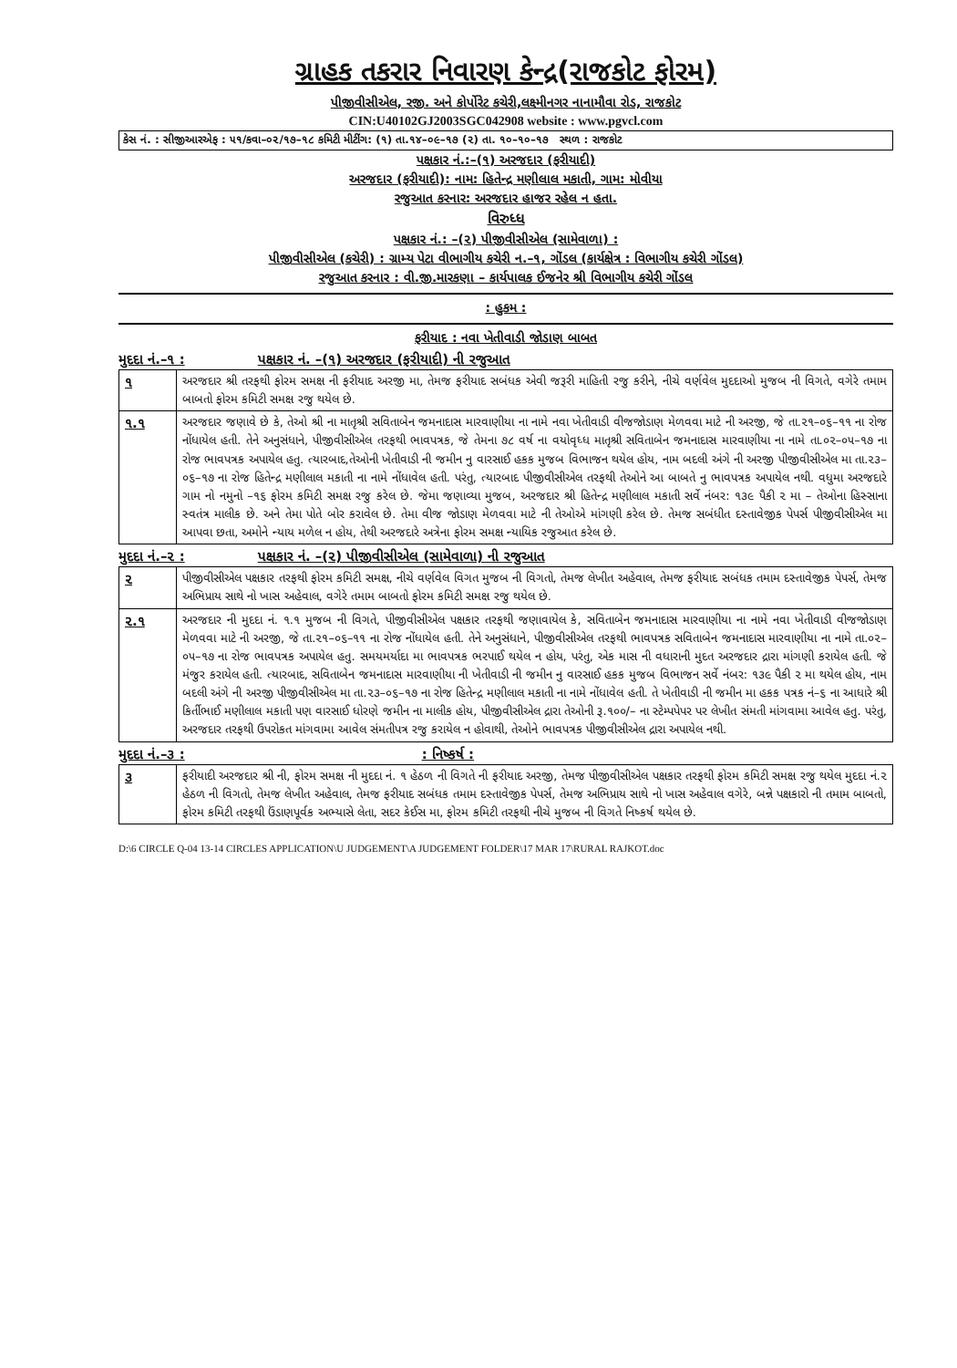ગ્રાહક તકરાર નિવારણ કેન્દ્ર(રાજકોટ ફોરમ)
પીજીવીસીએલ, રજી. અને કોર્પોરેટ કચેરી,લક્ષ્મીનગર નાનામૌવા રોડ, રાજકોટ
CIN:U40102GJ2003SGC042908 website : www.pgvcl.com
કેસ નં. : સીજીઆરએફ : ૫૧/કવા–૦૨/૧૭–૧૮ કમિટી મીટીંગ: (૧) તા.૧૪–૦૯–૧૭ (૨) તા. ૧૦–૧૦–૧૭ સ્થળ : રાજકોટ
પક્ષકાર નં.:–(૧) અરજદાર (ફરીયાદી)
અરજદાર (ફરીયાદી): નામ: હિતેન્દ્ર મણીલાલ મકાતી, ગામ: મોવીયા
રજુઆત કરનાર: અરજદાર હાજર રહેલ ન હતા.
વિરુધ્ધ
પક્ષકાર નં.: –(૨) પીજીવીસીએલ (સામેવાળા) :
પીજીવીસીએલ (કચેરી) : ગ્રામ્ય પેટા વીભાગીય કચેરી ન.–૧, ગોંડલ (કાર્યક્ષેત્ર : વિભાગીય કચેરી ગોંડલ)
રજુઆત કરનાર : વી.જી.મારકણા – કાર્યપાલક ઈજનેર શ્રી વિભાગીય કચેરી ગોંડલ
: હુકમ :
ફરીયાદ : નવા ખેતીવાડી જોડાણ બાબત
મુદદા નં.–૧ : પક્ષકાર નં. –(૧) અરજદાર (ફરીયાદી) ની રજુઆત
| ૧ | અરજદાર શ્રી તરફથી ફોરમ સમક્ષ ની ફરીયાદ અરજી મા, તેમજ ફરીયાદ સબંધક એવી જરૂરી માહિતી રજુ કરીને, નીચે વર્ણવેલ મુદદાઓ મુજબ ની વિગતે, વગેરે તમામ બાબતો ફોરમ કમિટી સમક્ષ રજુ થયેલ છે. |
| ૧.૧ | અરજદાર જણાવે છે કે, તેઓ શ્રી ના માતૃશ્રી સવિતાબેન જમનાદાસ મારવાણીયા ના નામે નવા ખેતીવાડી વીજજોડાણ મેળવવા માટે ની અરજી, જે તા.૨૧–૦૬–૧૧ ના રોજ નોંધાયેલ હતી. તેને અનુસંધાને, પીજીવીસીએલ તરફથી ભાવપત્રક, જે તેમના ૭૮ વર્ષ ના વયોવૃધ્ધ માતૃશ્રી સવિતાબેન જમનાદાસ મારવાણીયા ના નામે તા.૦૨–૦૫–૧૭ ના રોજ ભાવપત્રક અપાયેલ હતુ. ત્યારબાદ,તેઓની ખેતીવાડી ની જમીન નુ વારસાઈ હકક મુજબ વિભાજન થયેલ હોય, નામ બદલી અંગે ની અરજી પીજીવીસીએલ મા તા.૨૩–૦૬–૧૭ ના રોજ હિતેન્દ્ર મણીલાલ મકાતી ના નામે નોંધાવેલ હતી. પરંતુ, ત્યારબાદ પીજીવીસીએલ તરફથી તેઓને આ બાબતે નુ ભાવપત્રક અપાયેલ નથી. વધુમા અરજદારે ગામ નો નમુનો –૧૬ ફોરમ કમિટી સમક્ષ રજુ કરેલ છે. જેમા જણાવ્યા મુજબ, અરજદાર શ્રી હિતેન્દ્ર મણીલાલ મકાતી સર્વે નંબર: ૧૩૯ પૈકી ૨ મા – તેઓના હિસ્સાના સ્વતંત્ર માલીક છે. અને તેમા પોતે બોર કરાવેલ છે. તેમા વીજ જોડાણ મેળવવા માટે ની તેઓએ માંગણી કરેલ છે. તેમજ સબંધીત દસ્તાવેજીક પેપર્સ પીજીવીસીએલ મા આપવા છતા, અમોને ન્યાય મળેલ ન હોય, તેથી અરજદારે અત્રેના ફોરમ સમક્ષ ન્યાયિક રજુઆત કરેલ છે. |
મુદદા નં.–૨ : પક્ષકાર નં. –(૨) પીજીવીસીએલ (સામેવાળા) ની રજુઆત
| ૨ | પીજીવીસીએલ પક્ષકાર તરફથી ફોરમ કમિટી સમક્ષ, નીચે વર્ણવેલ વિગત મુજબ ની વિગતો, તેમજ લેખીત અહેવાલ, તેમજ ફરીયાદ સબંધક તમામ દસ્તાવેજીક પેપર્સ, તેમજ અભિપ્રાય સાથે નો ખાસ અહેવાલ, વગેરે તમામ બાબતો ફોરમ કમિટી સમક્ષ રજુ થયેલ છે. |
| ૨.૧ | અરજદાર ની મુદદા નં. ૧.૧ મુજબ ની વિગતે, પીજીવીસીએલ પક્ષકાર તરફથી જણાવાયેલ કે, સવિતાબેન જમનાદાસ મારવાણીયા ના નામે નવા ખેતીવાડી વીજજોડાણ મેળવવા માટે ની અરજી, જે તા.૨૧–૦૬–૧૧ ના રોજ નોંધાયેલ હતી. તેને અનુસંધાને, પીજીવીસીએલ તરફથી ભાવપત્રક સવિતાબેન જમનાદાસ મારવાણીયા ના નામે તા.૦૨–૦૫–૧૭ ના રોજ ભાવપત્રક અપાયેલ હતુ. સમયમર્યાદા મા ભાવપત્રક ભરપાઈ થયેલ ન હોય, પરંતુ, એક માસ ની વધારાની મુદત અરજદાર દ્રારા માંગણી કરાયેલ હતી. જે મંજુર કરાયેલ હતી. ત્યારબાદ, સવિતાબેન જમનાદાસ મારવાણીયા ની ખેતીવાડી ની જમીન નુ વારસાઈ હકક મુજબ વિભાજન સર્વે નંબર: ૧૩૯ પૈકી ૨ મા થયેલ હોય, નામ બદલી અંગે ની અરજી પીજીવીસીએલ મા તા.૨૩–૦૬–૧૭ ના રોજ હિતેન્દ્ર મણીલાલ મકાતી ના નામે નોંધાવેલ હતી. તે ખેતીવાડી ની જમીન મા હકક પત્રક નં–૬ ના આધારે શ્રી કિર્તીભાઈ મણીલાલ મકાતી પણ વારસાઈ ધોરણે જમીન ના માલીક હોય, પીજીવીસીએલ દ્રારા તેઓની રૂ.૧૦૦/– ના સ્ટેમ્પપેપર પર લેખીત સંમતી માંગવામા આવેલ હતુ. પરંતુ, અરજદાર તરફથી ઉપરોકત માંગવામા આવેલ સંમતીપત્ર રજુ કરાયેલ ન હોવાથી, તેઓને ભાવપત્રક પીજીવીસીએલ દ્રારા અપાયેલ નથી. |
મુદદા નં.–૩ :: નિષ્કર્ષ :
| ૩ | ફરીયાદી અરજદાર શ્રી ની, ફોરમ સમક્ષ ની મુદદા નં. ૧ હેઠળ ની વિગતે ની ફરીયાદ અરજી, તેમજ પીજીવીસીએલ પક્ષકાર તરફથી ફોરમ કમિટી સમક્ષ રજુ થયેલ મુદદા નં.૨ હેઠળ ની વિગતો, તેમજ લેખીત અહેવાલ, તેમજ ફરીયાદ સબંધક તમામ દસ્તાવેજીક પેપર્સ, તેમજ અભિપ્રાય સાથે નો ખાસ અહેવાલ વગેરે, બન્ને પક્ષકારો ની તમામ બાબતો, ફોરમ કમિટી તરફથી ઉંડાણપૂર્વક અભ્યાસે લેતા, સદર કેઈસ મા, ફોરમ કમિટી તરફથી નીચે મુજબ ની વિગતે નિષ્કર્ષ થયેલ છે. |
D:\6 CIRCLE Q-04 13-14 CIRCLES APPLICATION\U JUDGEMENT\A JUDGEMENT FOLDER\17 MAR 17\RURAL RAJKOT.doc